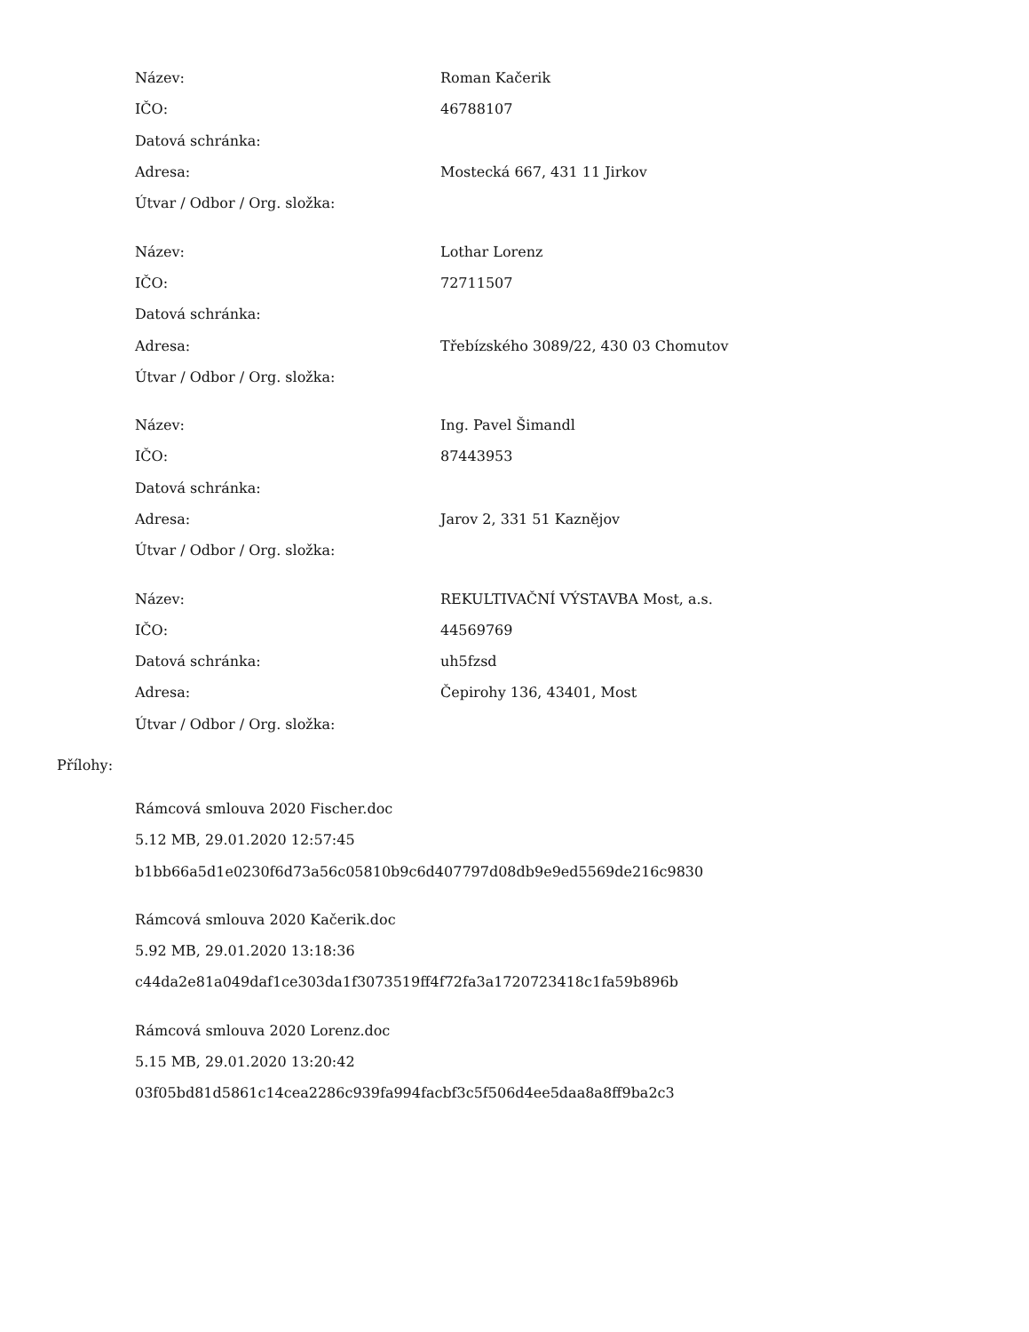| Název: | Roman Kačerik |
| IČO: | 46788107 |
| Datová schránka: | |
| Adresa: | Mostecká 667, 431 11 Jirkov |
| Útvar / Odbor / Org. složka: | |
| Název: | Lothar Lorenz |
| IČO: | 72711507 |
| Datová schránka: | |
| Adresa: | Třebízského 3089/22, 430 03 Chomutov |
| Útvar / Odbor / Org. složka: | |
| Název: | Ing. Pavel Šimandl |
| IČO: | 87443953 |
| Datová schránka: | |
| Adresa: | Jarov 2, 331 51 Kaznějov |
| Útvar / Odbor / Org. složka: | |
| Název: | REKULTIVAČNÍ VÝSTAVBA Most, a.s. |
| IČO: | 44569769 |
| Datová schránka: | uh5fzsd |
| Adresa: | Čepirohy 136, 43401, Most |
| Útvar / Odbor / Org. složka: | |
Přílohy:
Rámcová smlouva 2020 Fischer.doc
5.12 MB, 29.01.2020 12:57:45
b1bb66a5d1e0230f6d73a56c05810b9c6d407797d08db9e9ed5569de216c9830
Rámcová smlouva 2020 Kačerik.doc
5.92 MB, 29.01.2020 13:18:36
c44da2e81a049daf1ce303da1f3073519ff4f72fa3a1720723418c1fa59b896b
Rámcová smlouva 2020 Lorenz.doc
5.15 MB, 29.01.2020 13:20:42
03f05bd81d5861c14cea2286c939fa994facbf3c5f506d4ee5daa8a8ff9ba2c3